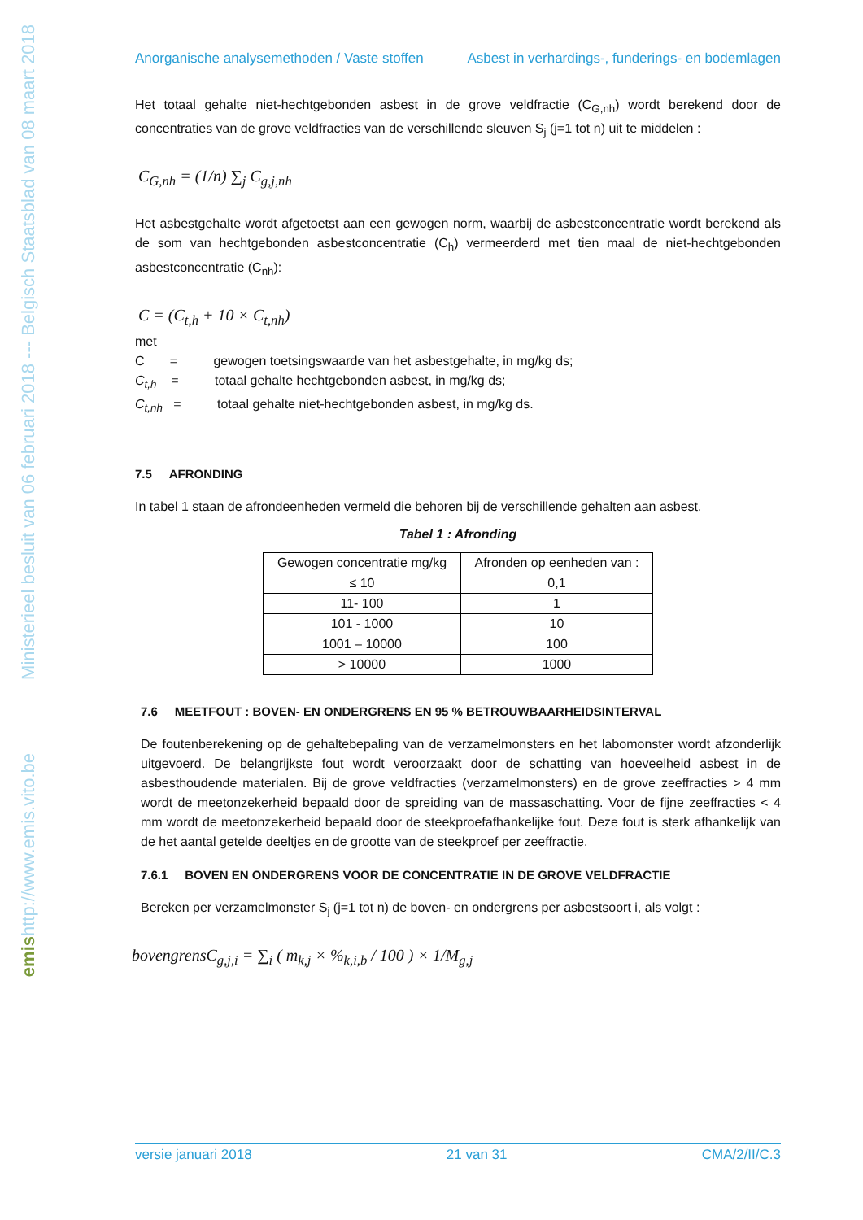Ministerieel besluit van 06 februari 2018 --- Belgisch Staatsblad van 08 maart 2018
http://www.emis.vito.be
emis
Anorganische analysemethoden / Vaste stoffen Asbest in verhardings-, funderings- en bodemlagen
Het totaal gehalte niet-hechtgebonden asbest in de grove veldfractie (C<sub>G,nh</sub>) wordt berekend door de concentraties van de grove veldfracties van de verschillende sleuven S<sub>j</sub> (j=1 tot n) uit te middelen :
C<sub>G,nh</sub> = (1/n) ∑<sub>j</sub> C<sub>g,j,nh</sub>
Het asbestgehalte wordt afgetoetst aan een gewogen norm, waarbij de asbestconcentratie wordt berekend als de som van hechtgebonden asbestconcentratie (C<sub>h</sub>) vermeerderd met tien maal de niet-hechtgebonden asbestconcentratie (C<sub>nh</sub>):
C = (C<sub>t,h</sub> + 10 × C<sub>t,nh</sub>)
met
C = gewogen toetsingswaarde van het asbestgehalte, in mg/kg ds;
C<sub>t,h</sub> = totaal gehalte hechtgebonden asbest, in mg/kg ds;
C<sub>t,nh</sub> = totaal gehalte niet-hechtgebonden asbest, in mg/kg ds.
7.5 AFRONDING
In tabel 1 staan de afrondeenheden vermeld die behoren bij de verschillende gehalten aan asbest.
Tabel 1 : Afronding
| Gewogen concentratie mg/kg | Afronden op eenheden van : |
| --- | --- |
| ≤ 10 | 0,1 |
| 11- 100 | 1 |
| 101 - 1000 | 10 |
| 1001 – 10000 | 100 |
| > 10000 | 1000 |
7.6 MEETFOUT : BOVEN- EN ONDERGRENS EN 95 % BETROUWBAARHEIDSINTERVAL
De foutenberekening op de gehaltebepaling van de verzamelmonsters en het labomonster wordt afzonderlijk uitgevoerd. De belangrijkste fout wordt veroorzaakt door de schatting van hoeveelheid asbest in de asbesthoudende materialen. Bij de grove veldfracties (verzamelmonsters) en de grove zeeffracties > 4 mm wordt de meetonzekerheid bepaald door de spreiding van de massaschatting. Voor de fijne zeeffracties < 4 mm wordt de meetonzekerheid bepaald door de steekproefafhankelijke fout. Deze fout is sterk afhankelijk van de het aantal getelde deeltjes en de grootte van de steekproef per zeeffractie.
7.6.1 BOVEN EN ONDERGRENS VOOR DE CONCENTRATIE IN DE GROVE VELDFRACTIE
Bereken per verzamelmonster S<sub>j</sub> (j=1 tot n) de boven- en ondergrens per asbestsoort i, als volgt :
bovengrensC<sub>g,j,i</sub> = ∑<sub>i</sub> ( m<sub>k,j</sub> × %<sub>k,i,b</sub> / 100 ) × 1/M<sub>g,j</sub>
versie januari 2018 21 van 31 CMA/2/II/C.3